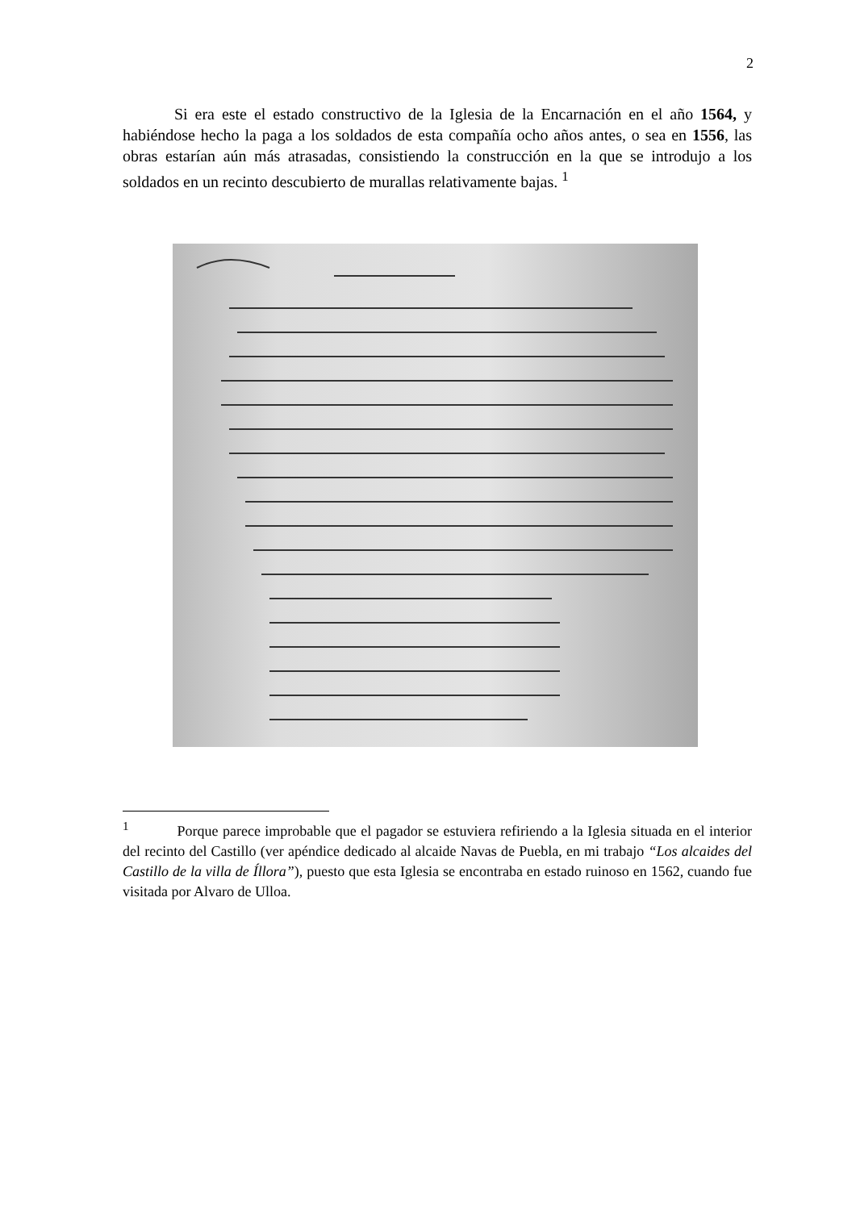2
Si era este el estado constructivo de la Iglesia de la Encarnación en el año 1564, y habiéndose hecho la paga a los soldados de esta compañía ocho años antes, o sea en 1556, las obras estarían aún más atrasadas, consistiendo la construcción en la que se introdujo a los soldados en un recinto descubierto de murallas relativamente bajas. <sup>1</sup>
<sup>1</sup> Porque parece improbable que el pagador se estuviera refiriendo a la Iglesia situada en el interior del recinto del Castillo (ver apéndice dedicado al alcaide Navas de Puebla, en mi trabajo “Los alcaides del Castillo de la villa de Íllora”), puesto que esta Iglesia se encontraba en estado ruinoso en 1562, cuando fue visitada por Alvaro de Ulloa.